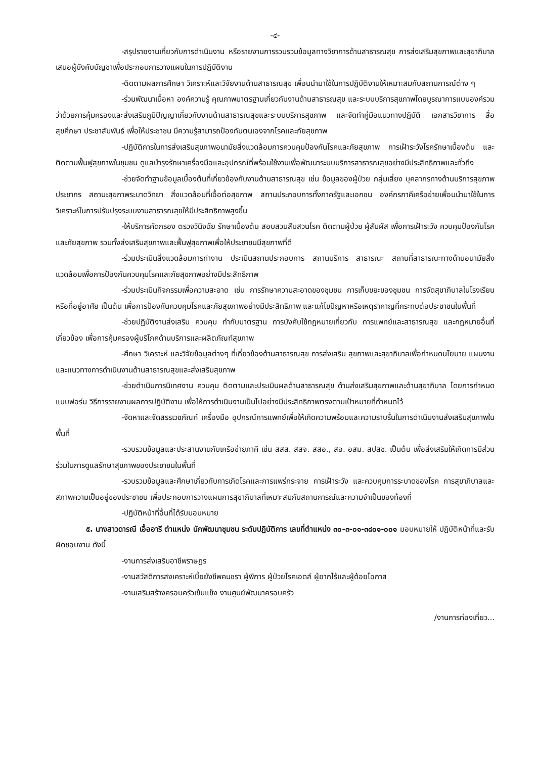-๔-
-สรุปรายงานเกี่ยวกับการดำเนินงาน หรือรายงานการรวบรวมข้อมูลทางวิชาการด้านสาธารณสุข การส่งเสริมสุขภาพและสุขาภิบาลเสนอผู้บังคับบัญชาเพื่อประกอบการวางแผนในการปฏิบัติงาน
-ติดตามผลการศึกษา วิเคราะห์และวิจัยงานด้านสาธารณสุข เพื่อนนำมาใช้ในการปฏิบัติงานให้เหมาะสมกับสถานการณ์ต่าง ๆ
-ร่วมพัฒนาเนื้อหา องค์ความรู้ คุณภาพมาตรฐานเกี่ยวกับงานด้านสาธารณสุข และระบบบริการสุขภาพโดยบูรณาการแบบองค์รวมว่าด้วยการคุ้มครองและส่งเสริมภูมิปัญญาเกี่ยวกับงานด้านสาธารณสุขและระบบบริการสุขภาพ และจัดทำคู่มือแนวทางปฏิบัติ เอกสารวิชาการ สื่อสุขศึกษา ประชาสัมพันธ์ เพื่อให้ประชาชน มีความรู้สามารถป้องกันตนเองจากโรคและภัยสุขภาพ
-ปฏิบัติการในการส่งเสริมสุขภาพอนามัยสิ่งแวดล้อมการควบคุมป้องกันโรคและภัยสุขภาพ การเฝ้าระวังโรครักษาเบื้องต้น และติดตามฟื้นฟูสุขภาพในชุมชน ดูแลบำรุงรักษาเครื่องมือและอุปกรณ์ที่พร้อมใช้งานเพื่อพัฒนาระบบบริการสาธารณสุขอย่างมีประสิทธิภาพและทั่วถึง
-ช่วยจัดทำฐานข้อมูลเบื้องต้นที่เกี่ยวข้องกับงานด้านสาธารณสุข เช่น ข้อมูลของผู้ป่วย กลุ่มเสี่ยง บุคลากรทางด้านบริการสุขภาพประชากร สถานะสุขภาพระบาดวิทยา สิ่งแวดล้อมที่เอื้อต่อสุขภาพ สถานประกอบการทั้งภาครัฐและเอกชน องค์กรภาคีเครือข่ายเพื่อนนำมาใช้ในการวิเคราะห์ในการปรับปรุงระบบงานสาธารณสุขให้มีประสิทธิภาพสูงขึ้น
-ให้บริการคัดกรอง ตรวจวินิจฉัย รักษาเบื้องต้น สอบสวนสืบสวนโรค ติดตามผู้ป่วย ผู้สัมผัส เพื่อการเฝ้าระวัง ควบคุมป้องกันโรคและภัยสุขภาพ รวมทั้งส่งเสริมสุขภาพและฟื้นฟูสุขภาพเพื่อให้ประชาชนมีสุขภาพที่ดี
-ร่วมประเมินสิ่งแวดล้อมการทำงาน ประเมินสถานประกอบการ สถานบริการ สาธารณะ สถานที่สาธารณะทางด้านอนามัยสิ่งแวดล้อมเพื่อการป้องกันควบคุมโรคและภัยสุขภาพอย่างมีประสิทธิภาพ
-ร่วมประเมินกิจกรรมเพื่อความสะอาด เช่น การรักษาความสะอาดของชุมชน การเก็บขยะของชุมชน การจัดสุขาภิบาลในโรงเรียน หรือที่อยู่อาศัย เป็นต้น เพื่อการป้องกันควบคุมโรคและภัยสุขภาพอย่างมีประสิทธิภาพ และแก้ไขปัญหาหรือเหตุรำคาญที่กระทบต่อประชาชนในพื้นที่
-ช่วยปฏิบัติงานส่งเสริม ควบคุม กำกับมาตรฐาน การบังคับใช้กฎหมายเกี่ยวกับ การแพทย์และสาธารณสุข และกฎหมายอื่นที่เกี่ยวข้อง เพื่อการคุ้มครองผู้บริโภคด้านบริการและผลิตภัณฑ์สุขภาพ
-ศึกษา วิเคราะห์ และวิจัยข้อมูลต่างๆ ที่เกี่ยวข้องด้านสาธารณสุข การส่งเสริม สุขภาพและสุขาภิบาลเพื่อกำหนดนโยบาย แผนงานและแนวทางการดำเนินงานด้านสาธารณสุขและส่งเสริมสุขภาพ
-ช่วยดำเนินการนิเทศงาน ควบคุม ติดตามและประเมินผลด้านสาธารณสุข ด้านส่งเสริมสุขภาพและด้านสุขาภิบาล โดยการกำหนดแบบฟอร์ม วิธีการรายงานผลการปฏิบัติงาน เพื่อให้การดำเนินงานเป็นไปอย่างมีประสิทธิภาพตรงตามเป้าหมายที่กำหนดไว้
-จัดหาและจัดสรรเวชภัณฑ์ เครื่องมือ อุปกรณ์การแพทย์เพื่อให้เกิดความพร้อมและความราบรื่นในการดำเนินงานส่งเสริมสุขภาพในพื้นที่
-รวบรวมข้อมูลและประสานงานกับเครือข่ายภาคี เช่น สสส. สสจ. สสอ., สอ. อสม. สปสช. เป็นต้น เพื่อส่งเสริมให้เกิดการมีส่วนร่วมในการดูแลรักษาสุขภาพของประชาชนในพื้นที่
-รวบรวมข้อมูลและศึกษาเกี่ยวกับการเกิดโรคและการแพร่กระจาย การเฝ้าระวัง และควบคุมการระบาดของโรค การสุขาภิบาลและสภาพความเป็นอยู่ของประชาชน เพื่อประกอบการวางแผนการสุขาภิบาลที่เหมาะสมกับสถานการณ์และความจำเป็นของท้องที่
-ปฏิบัติหน้าที่อื่นที่ได้รับมอบหมาย
๕. นางสาวดารณี เอื้ออารี ตำแหน่ง นักพัฒนาชุมชน ระดับปฏิบัติการ เลขที่ตำแหน่ง ๓๐-๓-๐๑-๓๘๐๑-๐๐๑ มอบหมายให้ ปฏิบัติหน้าที่และรับผิดชอบงาน ดังนี้
-งานการส่งเสริมอาชีพราษฎร
-งานสวัสดิการสงเคราะห์เบี้ยยังชีพคนชรา ผู้พิการ ผู้ป่วยโรคเอดส์ ผู้ยากไร้และผู้ด้อยโอกาส
-งานเสริมสร้างครอบครัวเข้มแข็ง งานศูนย์พัฒนาครอบครัว
/งานการท่องเที่ยว...